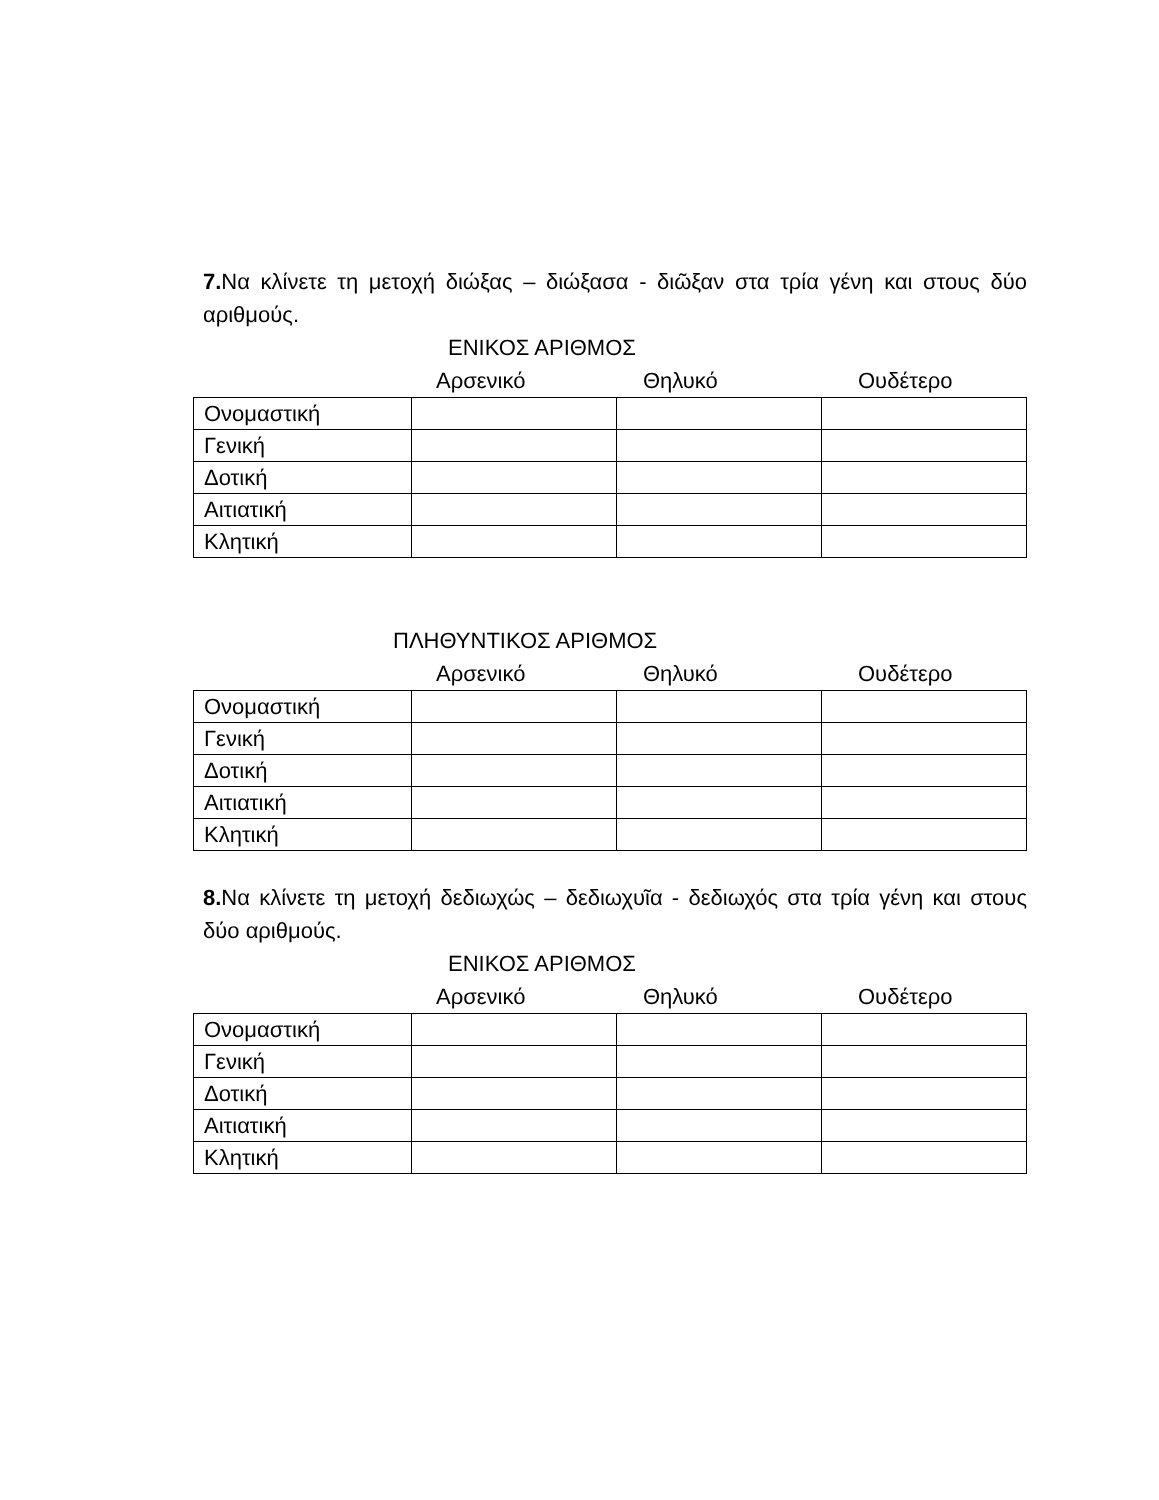7. Να κλίνετε τη μετοχή διώξας – διώξασα - διῶξαν στα τρία γένη και στους δύο αριθμούς.
ΕΝΙΚΟΣ ΑΡΙΘΜΟΣ
Αρσενικό Θηλυκό Ουδέτερο
| Ονομαστική | | | |
| Γενική | | | |
| Δοτική | | | |
| Αιτιατική | | | |
| Κλητική | | | |
ΠΛΗΘΥΝΤΙΚΟΣ ΑΡΙΘΜΟΣ
Αρσενικό Θηλυκό Ουδέτερο
| Ονομαστική | | | |
| Γενική | | | |
| Δοτική | | | |
| Αιτιατική | | | |
| Κλητική | | | |
8. Να κλίνετε τη μετοχή δεδιωχώς – δεδιωχυῖα - δεδιωχός στα τρία γένη και στους δύο αριθμούς.
ΕΝΙΚΟΣ ΑΡΙΘΜΟΣ
Αρσενικό Θηλυκό Ουδέτερο
| Ονομαστική | | | |
| Γενική | | | |
| Δοτική | | | |
| Αιτιατική | | | |
| Κλητική | | | |